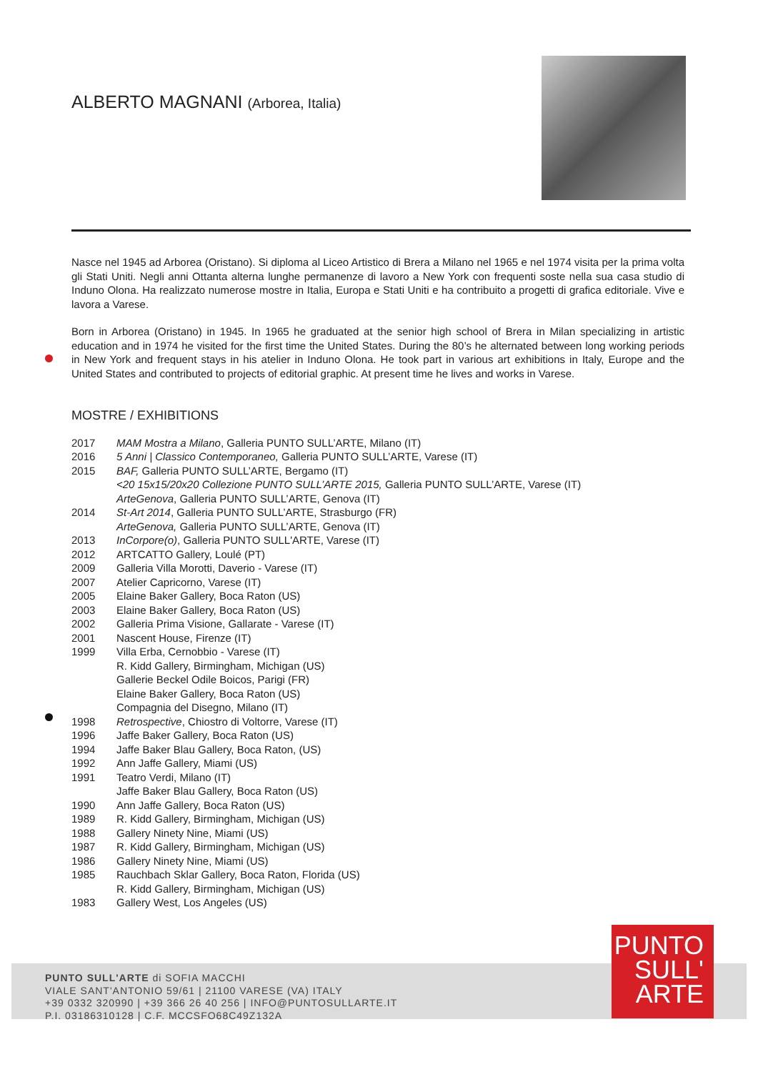ALBERTO MAGNANI (Arborea, Italia)
Nasce nel 1945 ad Arborea (Oristano). Si diploma al Liceo Artistico di Brera a Milano nel 1965 e nel 1974 visita per la prima volta gli Stati Uniti. Negli anni Ottanta alterna lunghe permanenze di lavoro a New York con frequenti soste nella sua casa studio di Induno Olona. Ha realizzato numerose mostre in Italia, Europa e Stati Uniti e ha contribuito a progetti di grafica editoriale. Vive e lavora a Varese.
Born in Arborea (Oristano) in 1945. In 1965 he graduated at the senior high school of Brera in Milan specializing in artistic education and in 1974 he visited for the first time the United States. During the 80’s he alternated between long working periods in New York and frequent stays in his atelier in Induno Olona. He took part in various art exhibitions in Italy, Europe and the United States and contributed to projects of editorial graphic. At present time he lives and works in Varese.
MOSTRE / EXHIBITIONS
| 2017 | MAM Mostra a Milano , Galleria PUNTO SULL’ARTE, Milano (IT) |
| 2016 | 5 Anni / Classico Contemporaneo, Galleria PUNTO SULL’ARTE, Varese (IT) |
| 2015 | BAF, Galleria PUNTO SULL’ARTE, Bergamo (IT) |
| | <20 15x15/20x20 Collezione PUNTO SULL’ARTE 2015, Galleria PUNTO SULL’ARTE, Varese (IT) |
| | ArteGenova , Galleria PUNTO SULL’ARTE, Genova (IT) |
| 2014 | St-Art 2014 , Galleria PUNTO SULL’ARTE, Strasburgo (FR) |
| | ArteGenova, Galleria PUNTO SULL’ARTE, Genova (IT) |
| 2013 | InCorpore(o) , Galleria PUNTO SULL'ARTE, Varese (IT) |
| 2012 | ARTCATTO Gallery, Loulé (PT) |
| 2009 | Galleria Villa Morotti, Daverio - Varese (IT) |
| 2007 | Atelier Capricorno, Varese (IT) |
| 2005 | Elaine Baker Gallery, Boca Raton (US) |
| 2003 | Elaine Baker Gallery, Boca Raton (US) |
| 2002 | Galleria Prima Visione, Gallarate - Varese (IT) |
| 2001 | Nascent House, Firenze (IT) |
| 1999 | Villa Erba, Cernobbio - Varese (IT) |
| | R. Kidd Gallery, Birmingham, Michigan (US) |
| | Gallerie Beckel Odile Boicos, Parigi (FR) |
| | Elaine Baker Gallery, Boca Raton (US) |
| | Compagnia del Disegno, Milano (IT) |
| 1998 | Retrospective , Chiostro di Voltorre, Varese (IT) |
| 1996 | Jaffe Baker Gallery, Boca Raton (US) |
| 1994 | Jaffe Baker Blau Gallery, Boca Raton, (US) |
| 1992 | Ann Jaffe Gallery, Miami (US) |
| 1991 | Teatro Verdi, Milano (IT) |
| | Jaffe Baker Blau Gallery, Boca Raton (US) |
| 1990 | Ann Jaffe Gallery, Boca Raton (US) |
| 1989 | R. Kidd Gallery, Birmingham, Michigan (US) |
| 1988 | Gallery Ninety Nine, Miami (US) |
| 1987 | R. Kidd Gallery, Birmingham, Michigan (US) |
| 1986 | Gallery Ninety Nine, Miami (US) |
| 1985 | Rauchbach Sklar Gallery, Boca Raton, Florida (US) |
| | R. Kidd Gallery, Birmingham, Michigan (US) |
| 1983 | Gallery West, Los Angeles (US) |
PUNTO SULL'ARTE di SOFIA MACCHI
VIALE SANT'ANTONIO 59/61 | 21100 VARESE (VA) ITALY
+39 0332 320990 | +39 366 26 40 256 | INFO@PUNTOSULLARTE.IT
P.I. 03186310128 | C.F. MCCSFO68C49Z132A
PUNTO
SULL'
ARTE